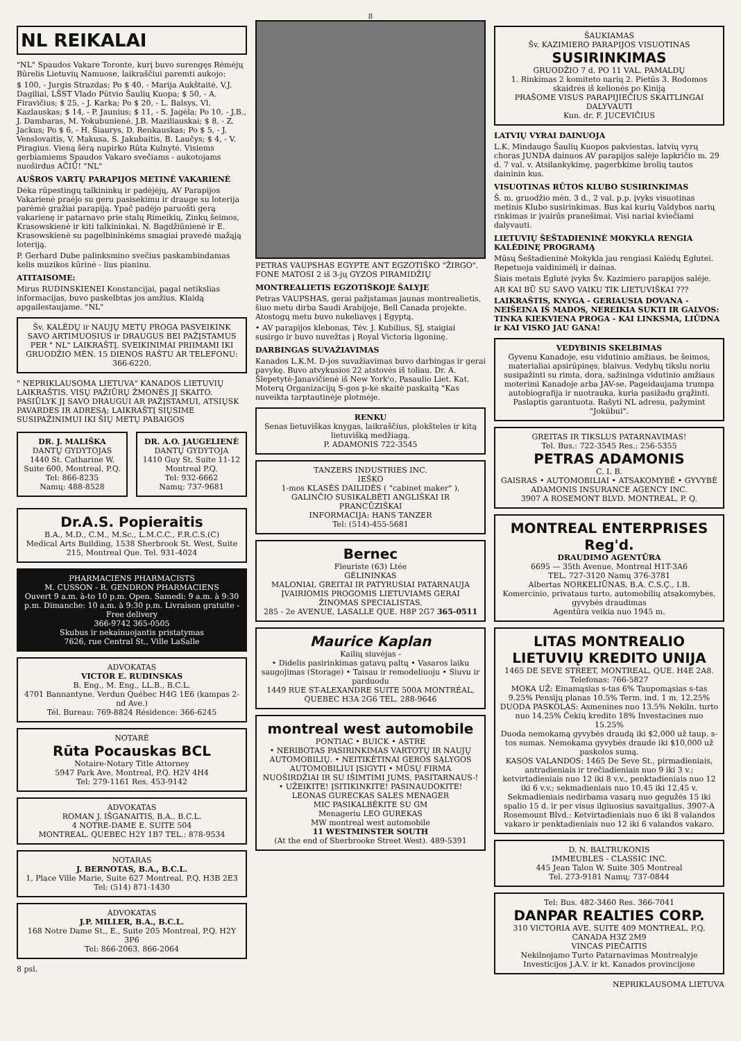8
NL REIKALAI
"NL" Spaudos Vakare Toronte, kurį buvo surengęs Rėmėjų Būrelis Lietuvių Namuose, laikraščiui paremti aukojo:
$ 100, - Jurgis Strazdas; Po $ 40, - Marija Aukštaitė, V.J. Dagiliai, LŠST Vlado Pūtvio Šaulių Kuopa; $ 50, - A. Firavičius; $ 25, - J. Karka; Po $ 20, - L. Balsys, Vl. Kazlauskas; $ 14, - P. Jaunius; $ 11, - S. Jagėla; Po 10, - J.B., J. Dambaras, M. Yokubunienė, J.B. Maziliauskai; $ 8, - Z. Jackus; Po $ 6, - H. Šiaurys, D. Renkauskas; Po $ 5, - J. Venslovaitis, V. Makusa, S. Jakubaitis, B. Laučys; $ 4, - V. Piragius. Vieną šėrą nupirko Rūta Kulnytė. Visiems gerbiamiems Spaudos Vakaro svečiams - aukotojams nuoširdus AČIŪ! "NL"
AUŠROS VARTŲ PARAPIJOS METINĖ VAKARIENĖ
Dėka rūpestingų talkininkų ir padėjėjų, AV Parapijos Vakarienė praėjo su geru pasisekimu ir drauge su loterija parėmė gražiai parapiją. Ypač padėjo paruošti gerą vakarienę ir patarnavo prie stalų Rimeikių, Zinkų šeimos, Krasowskienė ir kiti talkininkai. N. Bagdžiūnienė ir E. Krasowskienė su pagelbininkėms smagiai pravedė mažąją loteriją.
P. Gerhard Dube palinksmino svečius paskambindamas kelis muzikos kūrinė - lius pianinu.
ATITAISOME:
Mirus RUDINSKIENEI Konstancijai, pagal netikslias informacijas, buvo paskelbtas jos amžius. Klaidą apgailestaujame. "NL"
Šv. KALĖDŲ ir NAUJŲ METŲ PROGA PASVEIKINK SAVO ARTIMUOSIUS ir DRAUGUS BEI PAŽĮSTAMUS PER " NL" LAIKRAŠTĮ. SVEIKINIMAI PRIIMAMI IKI GRUODŽIO MĖN. 15 DIENOS RAŠTU AR TELEFONU: 366-6220.
" NEPRIKLAUSOMA LIETUVA" KANADOS LIETUVIŲ LAIKRAŠTIS. VISŲ PAŽIŪRŲ ŽMONĖS JĮ SKAITO. PASIŪLYK JĮ SAVO DRAUGUI AR PAŽĮSTAMUI, ATSIŲSK PAVARDES IR ADRESĄ; LAIKRAŠTĮ SIŲSIME SUSIPAŽINIMUI IKI ŠIŲ METŲ PABAIGOS
DR. J. MALIŠKA
DANTŲ GYDYTOJAS
1440 St. Catharine W. Suite 600, Montreal, P.Q.
Tel: 866-8235
Namų: 488-8528
DR. A.O. JAUGELIENĖ
DANTŲ GYDYTOJA
1410 Guy St. Suite 11-12 Montreal P.Q.
Tel: 932-6662
Namų: 737-9681
Dr.A.S. Popieraitis
B.A., M.D., C.M., M.Sc., L.M.C.C., F.R.C.S.(C)
Medical Arts Building, 1538 Sherbrook St. West, Suite 215, Montreal Que. Tel. 931-4024
PHARMACIENS PHARMACISTS
M. CUSSON - R. GENDRON PHARMACIENS
Ouvert 9 a.m. à-to 10 p.m. Open. Samedi: 9 a.m. à 9:30 p.m. Dimanche: 10 a.m. à 9:30 p.m. Livraison gratuite - Free delivery
366-9742 365-0505
Skubus ir nekainuojantis pristatymas
7626, rue Central St., Ville LaSalle
ADVOKATAS
VICTOR E. RUDINSKAS
B. Eng., M. Eng., LL.B., B.C.L.
4701 Bannantyne. Verdun Québec H4G 1E6 (kampas 2-nd Ave.)
Tél. Bureau: 769-8824 Résidence: 366-6245
NOTARĖ
Rūta Pocauskas BCL
Notaire-Notary Title Attorney
5947 Park Ave. Montreal, P.Q. H2V 4H4
Tel: 279-1161 Res. 453-9142
ADVOKATAS
ROMAN J. IŠGANAITIS, B.A., B.C.L.
4 NOTRE-DAME E. SUITE 504
MONTREAL. QUEBEC H2Y 1B7 TEL.: 878-9534
NOTARAS
J. BERNOTAS, B.A., B.C.L.
1, Place Ville Marie, Suite 627 Montreal, P.Q. H3B 2E3
Tel: (514) 871-1430
ADVOKATAS
J.P. MILLER, B.A., B.C.L.
168 Notre Dame St., E., Suite 205 Montreal, P.Q. H2Y 3P6
Tel: 866-2063, 866-2064
8 psl.
PETRAS VAUPSHAS EGYPTE ANT EGZOTIŠKO "ŽIRGO". FONE MATOSI 2 iš 3-jų GYZOS PIRAMIDŽIŲ
MONTREALIETIS EGZOTIŠKOJE ŠALYJE
Petras VAUPSHAS, gerai pažįstamas jaunas montrealietis, šiuo metu dirba Saudi Arabijoje, Bell Canada projekte. Atostogų metu buvo nukeliavęs į Egyptą.
• AV parapijos klebonas, Tėv. J. Kubilius, SJ, staigiai susirgo ir buvo nuvežtas į Royal Victoria ligoninę.
DARBINGAS SUVAŽIAVIMAS
Kanados L.K.M. D-jos suvažiavimas buvo darbingas ir gerai pavykę. Buvo atvykusios 22 atstovės iš toliau. Dr. A. Šlepetytė-Janavičienė iš New York'o, Pasaulio Liet. Kat. Moterų Organizacijų S-gos p-kė skaitė paskaitą "Kas nuveikta tarptautinėje plotmėje.
RENKU
Senas lietuviškas knygas, laikraščius, plokšteles ir kitą lietuvišką medžiagą.
P. ADAMONIS 722-3545
TANZERS INDUSTRIES INC.
IEŠKO
1-mos KLASĖS DAILIDĖS ( "cabinet maker" ), GALINČIO SUSIKALBĖTI ANGLIŠKAI IR PRANCŪZIŠKAI
INFORMACIJA: HANS TANZER
Tel: (514)-455-5681
Bernec
Fleuriste (63) Ltée
GĖLININKAS
MALONIAI, GREITAI IR PATYRUSIAI PATARNAUJA ĮVAIRIOMIS PROGOMIS LIETUVIAMS GERAI ŽINOMAS SPECIALISTAS.
285 - 2e AVENUE, LASALLE QUE. H8P 2G7 365-0511
Maurice Kaplan
Kailių siuvėjas -
• Didelis pasirinkimas gatavų paltų • Vasaros laiku saugojimas (Storage) • Taisau ir remodeliuoju • Siuvu ir parduodu
1449 RUE ST-ALEXANDRE SUITE 500A MONTRÉAL, QUEBEC H3A 2G6 TÉL. 288-9646
montreal west automobile
PONTIAC • BUICK • ASTRE
• NERIBOTAS PASIRINKIMAS VARTOTŲ IR NAUJŲ AUTOMOBILIŲ. • NEITIKĖTINAI GEROS SĄLYGOS AUTOMOBILIUI ĮSIGYTI • MŪSŲ FIRMA NUOŠIRDŽIAI IR SU IŠIMTIMI JUMS, PASITARNAUS-! • UŽEIKITE! ĮSITIKINKITE! PASINAUDOKITE!
LEONAS GURECKAS SALES MENAGER
MIC PASIKALBĖKITE SU GM
Menageriu LEO GUREKAS
MW montreal west automobile
11 WESTMINSTER SOUTH
(At the end of Sherbrooke Street West). 489-5391
ŠAUKIAMAS
Šv. KAZIMIERO PARAPIJOS VISUOTINAS
SUSIRINKIMAS
GRUODŽIO 7 d. PO 11 VAL. PAMALDŲ
1. Rinkimas 2 komiteto narių 2. Pietūs 3. Rodomos skaidrės iš kelionės po Kiniją
PRAŠOME VISUS PARAPIJIEČIUS SKAITLINGAI DALYVAUTI
Kun. dr. F. JUCEVIČIUS
LATVIŲ VYRAI DAINUOJA
L.K. Mindaugo Šaulių Kuopos pakviestas, latvių vyrų choras JUNDA dainuos AV parapijos salėje lapkričio m. 29 d. 7 val. v. Atsilankykimę, pagerbkime brolių tautos daininin kus.
VISUOTINAS RŪTOS KLUBO SUSIRINKIMAS
Š. m. gruodžio mėn. 3 d., 2 val. p.p. įvyks visuotinas metinis Klubo susirinkimas. Bus kai kurių Valdybos narių rinkimas ir įvairūs pranešimai. Visi nariai kviečiami dalyvauti.
LIETUVIŲ ŠEŠTADIENINĖ MOKYKLA RENGIA KALĖDINĘ PROGRAMĄ
Mūsų Šeštadieninė Mokykla jau rengiasi Kalėdų Eglutei. Repetuoja vaidinimėlį ir dainas.
Šiais metais Eglutė įvyks Šv. Kazimiero parapijos salėje.
AR KAI BŪ SU SAVO VAIKU TIK LIETUVIŠKAI ???
LAIKRAŠTIS, KNYGA - GERIAUSIA DOVANA - NEIŠEINA IŠ MADOS, NEREIKIA SUKTI IR GALVOS: TINKA KIEKVIENA PROGA - KAI LINKSMA, LIŪDNA ir KAI VISKO JAU GANA!
VEDYBINIS SKELBIMAS
Gyvenu Kanadoje, esu vidutinio amžiaus, be šeimos, materialiai apsirūpinęs, blaivus. Vedybų tikslu noriu susipažinti su rimta, dora, sažininga vidutinio amžiaus moterimi Kanadoje arba JAV-se. Pageidaujama trumpa autobiografija ir nuotrauka, kuria pasižadu grąžinti. Paslaptis garantuota. Rašyti NL adresu, pažymint "Jokūbui".
GREITAS IR TIKSLUS PATARNAVIMAS!
Tel. Bus.: 722-3545 Res.: 256-5355
PETRAS ADAMONIS
C. I. B.
GAISRAS • AUTOMOBILIAI • ATSAKOMYBĖ • GYVYBĖ
ADAMONIS INSURANCE AGENCY INC.
3907 A ROSEMONT BLVD. MONTREAL, P. Q.
MONTREAL ENTERPRISES Reg'd.
DRAUDIMO AGENTŪRA
6695 — 35th Avenue, Montreal H1T-3A6
TEL. 727-3120 Namų 376-3781
Albertas NORKELIŪNAS, B.A. C.S.Ç., I.B.
Komercinio, privataus turto, automobilių atsakomybės, gyvybės draudimas
Agentūra veikia nuo 1945 m.
LITAS MONTREALIO LIETUVIŲ KREDITO UNIJA
1465 DE SEVE STREET, MONTREAL, QUE. H4E 2A8. Telefonas: 766-5827
MOKA UŽ: Einamąsias s-tas 6% Taupomąsias s-tas 9.25% Pensijų planas 10.5% Term. ind. 1 m. 12.25%
DUODA PASKOLAS: Asmenines nuo 13.5% Nekiln. turto nuo 14.25% Čekių kredito 18% Investacines nuo 15.25%
Duoda nemokamą gyvybės draudą iki $2,000 už taup. s-tos sumas. Nemokama gyvybės draude iki $10,000 už paskolos sumą.
KASOS VALANDOS: 1465 De Seve St., pirmadieniais, antradieniais ir trečiadieniais nuo 9 iki 3 v.; ketvirtadieniais nuo 12 iki 8 v.v., penktadieniais nuo 12 iki 6 v.v.; sekmadieniais nuo 10.45 iki 12.45 v. Sekmadieniais nedirbama vasarą nuo gegužės 15 iki spalio 15 d. ir per visus ilgiuosius savaitgalius. 3907-A Rosemount Blvd.: Ketvirtadieniais nuo 6 iki 8 valandos vakaro ir penktadieniais nuo 12 iki 6 valandos vakaro.
D. N. BALTRUKONIS
IMMEUBLES - CLASSIC INC.
445 Jean Talon W. Suite 305 Montreal
Tel. 273-9181 Namų; 737-0844
Tel: Bus. 482-3460 Res. 366-7041
DANPAR REALTIES CORP.
310 VICTORIA AVE. SUITE 409 MONTREAL, P.Q. CANADA H3Z 2M9
VINCAS PIEČAITIS
Nekilnojamo Turto Patarnavimas Montrealyje Investicijos J.A.V. ir kt. Kanados provincijose
NEPRIKLAUSOMA LIETUVA